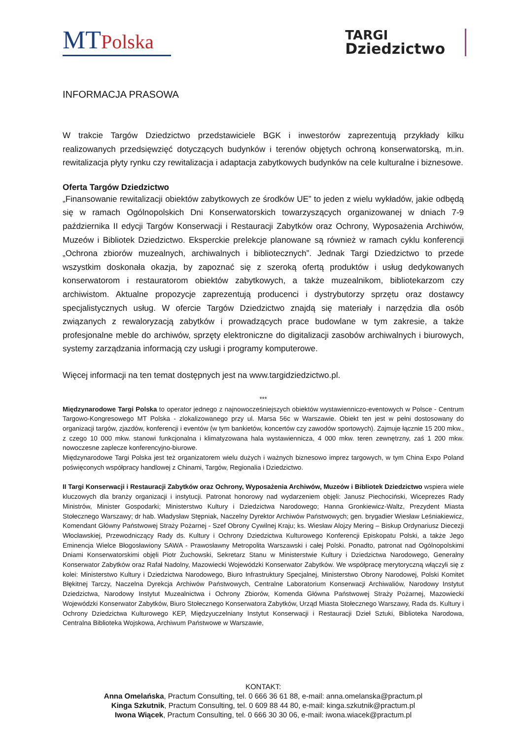MTPolska
TARGI
Dziedzictwo
INFORMACJA PRASOWA
W trakcie Targów Dziedzictwo przedstawiciele BGK i inwestorów zaprezentują przykłady kilku realizowanych przedsięwzięć dotyczących budynków i terenów objętych ochroną konserwatorską, m.in. rewitalizacja płyty rynku czy rewitalizacja i adaptacja zabytkowych budynków na cele kulturalne i biznesowe.
Oferta Targów Dziedzictwo
„Finansowanie rewitalizacji obiektów zabytkowych ze środków UE” to jeden z wielu wykładów, jakie odbędą się w ramach Ogólnopolskich Dni Konserwatorskich towarzyszących organizowanej w dniach 7-9 października II edycji Targów Konserwacji i Restauracji Zabytków oraz Ochrony, Wyposażenia Archiwów, Muzeów i Bibliotek Dziedzictwo. Eksperckie prelekcje planowane są również w ramach cyklu konferencji „Ochrona zbiorów muzealnych, archiwalnych i bibliotecznych”. Jednak Targi Dziedzictwo to przede wszystkim doskonała okazja, by zapoznać się z szeroką ofertą produktów i usług dedykowanych konserwatorom i restauratorom obiektów zabytkowych, a także muzealnikom, bibliotekarzom czy archiwistom. Aktualne propozycje zaprezentują producenci i dystrybutorzy sprzętu oraz dostawcy specjalistycznych usług. W ofercie Targów Dziedzictwo znajdą się materiały i narzędzia dla osób związanych z rewaloryzacją zabytków i prowadzących prace budowlane w tym zakresie, a także profesjonalne meble do archiwów, sprzęty elektroniczne do digitalizacji zasobów archiwalnych i biurowych, systemy zarządzania informacją czy usługi i programy komputerowe.
Więcej informacji na ten temat dostępnych jest na www.targidziedzictwo.pl.
***
Międzynarodowe Targi Polska to operator jednego z najnowocześniejszych obiektów wystawienniczo-eventowych w Polsce - Centrum Targowo-Kongresowego MT Polska - zlokalizowanego przy ul. Marsa 56c w Warszawie. Obiekt ten jest w pełni dostosowany do organizacji targów, zjazdów, konferencji i eventów (w tym bankietów, koncertów czy zawodów sportowych). Zajmuje łącznie 15 200 mkw., z czego 10 000 mkw. stanowi funkcjonalna i klimatyzowana hala wystawiennicza, 4 000 mkw. teren zewnętrzny, zaś 1 200 mkw. nowoczesne zaplecze konferencyjno-biurowe.
Międzynarodowe Targi Polska jest też organizatorem wielu dużych i ważnych biznesowo imprez targowych, w tym China Expo Poland poświęconych współpracy handlowej z Chinami, Targów, Regionalia i Dziedzictwo.
II Targi Konserwacji i Restauracji Zabytków oraz Ochrony, Wyposażenia Archiwów, Muzeów i Bibliotek Dziedzictwo wspiera wiele kluczowych dla branży organizacji i instytucji. Patronat honorowy nad wydarzeniem objęli: Janusz Piechociński, Wiceprezes Rady Ministrów, Minister Gospodarki; Ministerstwo Kultury i Dziedzictwa Narodowego; Hanna Gronkiewicz-Waltz, Prezydent Miasta Stołecznego Warszawy; dr hab. Władysław Stępniak, Naczelny Dyrektor Archiwów Państwowych; gen. brygadier Wiesław Leśniakiewicz, Komendant Główny Państwowej Straży Pożarnej - Szef Obrony Cywilnej Kraju; ks. Wiesław Alojzy Mering – Biskup Ordynariusz Diecezji Włocławskiej, Przewodniczący Rady ds. Kultury i Ochrony Dziedzictwa Kulturowego Konferencji Episkopatu Polski, a także Jego Eminencja Wielce Błogosławiony SAWA - Prawosławny Metropolita Warszawski i całej Polski. Ponadto, patronat nad Ogólnopolskimi Dniami Konserwatorskimi objęli Piotr Żuchowski, Sekretarz Stanu w Ministerstwie Kultury i Dziedzictwa Narodowego, Generalny Konserwator Zabytków oraz Rafał Nadolny, Mazowiecki Wojewódzki Konserwator Zabytków. We współpracę merytoryczną włączyli się z kolei: Ministerstwo Kultury i Dziedzictwa Narodowego, Biuro Infrastruktury Specjalnej, Ministerstwo Obrony Narodowej, Polski Komitet Błękitnej Tarczy, Naczelna Dyrekcja Archiwów Państwowych, Centralne Laboratorium Konserwacji Archiwaliów, Narodowy Instytut Dziedzictwa, Narodowy Instytut Muzealnictwa i Ochrony Zbiorów, Komenda Główna Państwowej Straży Pożarnej, Mazowiecki Wojewódzki Konserwator Zabytków, Biuro Stołecznego Konserwatora Zabytków, Urząd Miasta Stołecznego Warszawy, Rada ds. Kultury i Ochrony Dziedzictwa Kulturowego KEP, Międzyuczelniany Instytut Konserwacji i Restauracji Dzieł Sztuki, Biblioteka Narodowa, Centralna Biblioteka Wojskowa, Archiwum Państwowe w Warszawie,
KONTAKT:
Anna Omelańska, Practum Consulting, tel. 0 666 36 61 88, e-mail: anna.omelanska@practum.pl
Kinga Szkutnik, Practum Consulting, tel. 0 609 88 44 80, e-mail: kinga.szkutnik@practum.pl
Iwona Wiącek, Practum Consulting, tel. 0 666 30 30 06, e-mail: iwona.wiacek@practum.pl